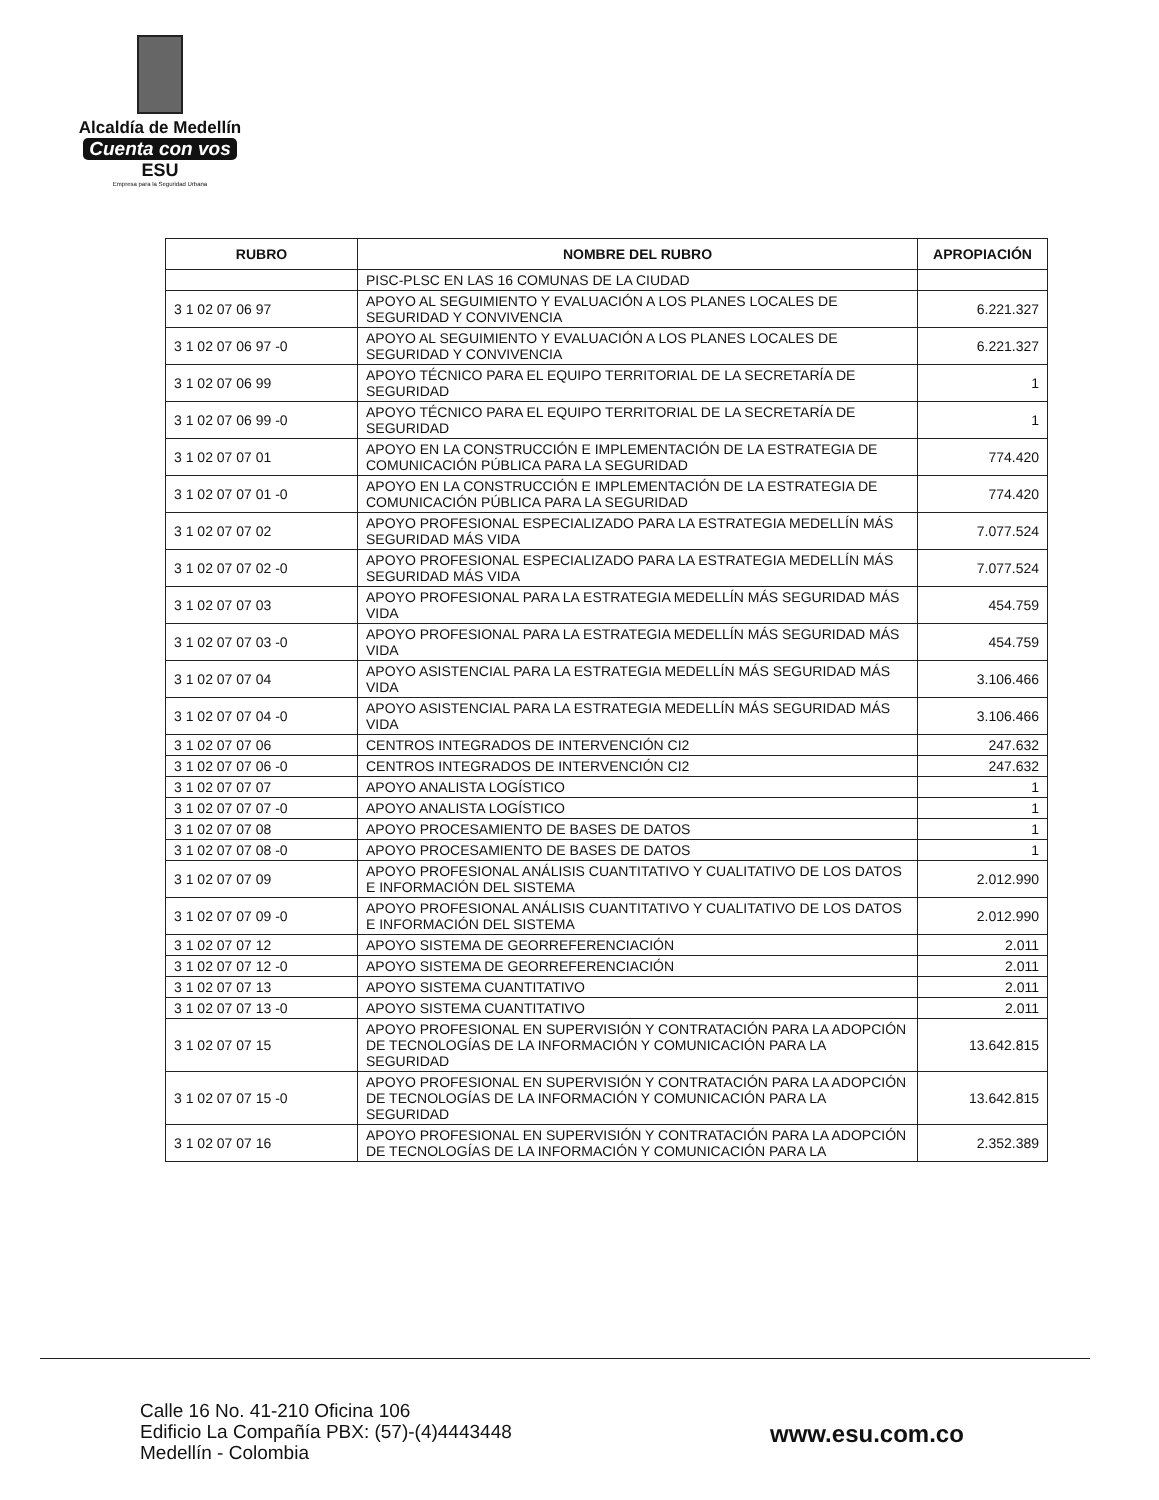Alcaldía de Medellín
Cuenta con vos
ESU
Empresa para la Seguridad Urbana
| RUBRO | NOMBRE DEL RUBRO | APROPIACIÓN |
| --- | --- | --- |
| | PISC-PLSC EN LAS 16 COMUNAS DE LA CIUDAD | |
| 3 1 02 07 06 97 | APOYO AL SEGUIMIENTO Y EVALUACIÓN A LOS PLANES LOCALES DE SEGURIDAD Y CONVIVENCIA | 6.221.327 |
| 3 1 02 07 06 97 -0 | APOYO AL SEGUIMIENTO Y EVALUACIÓN A LOS PLANES LOCALES DE SEGURIDAD Y CONVIVENCIA | 6.221.327 |
| 3 1 02 07 06 99 | APOYO TÉCNICO PARA EL EQUIPO TERRITORIAL DE LA SECRETARÍA DE SEGURIDAD | 1 |
| 3 1 02 07 06 99 -0 | APOYO TÉCNICO PARA EL EQUIPO TERRITORIAL DE LA SECRETARÍA DE SEGURIDAD | 1 |
| 3 1 02 07 07 01 | APOYO EN LA CONSTRUCCIÓN E IMPLEMENTACIÓN DE LA ESTRATEGIA DE COMUNICACIÓN PÚBLICA PARA LA SEGURIDAD | 774.420 |
| 3 1 02 07 07 01 -0 | APOYO EN LA CONSTRUCCIÓN E IMPLEMENTACIÓN DE LA ESTRATEGIA DE COMUNICACIÓN PÚBLICA PARA LA SEGURIDAD | 774.420 |
| 3 1 02 07 07 02 | APOYO PROFESIONAL ESPECIALIZADO PARA LA ESTRATEGIA MEDELLÍN MÁS SEGURIDAD MÁS VIDA | 7.077.524 |
| 3 1 02 07 07 02 -0 | APOYO PROFESIONAL ESPECIALIZADO PARA LA ESTRATEGIA MEDELLÍN MÁS SEGURIDAD MÁS VIDA | 7.077.524 |
| 3 1 02 07 07 03 | APOYO PROFESIONAL PARA LA ESTRATEGIA MEDELLÍN MÁS SEGURIDAD MÁS VIDA | 454.759 |
| 3 1 02 07 07 03 -0 | APOYO PROFESIONAL PARA LA ESTRATEGIA MEDELLÍN MÁS SEGURIDAD MÁS VIDA | 454.759 |
| 3 1 02 07 07 04 | APOYO ASISTENCIAL PARA LA ESTRATEGIA MEDELLÍN MÁS SEGURIDAD MÁS VIDA | 3.106.466 |
| 3 1 02 07 07 04 -0 | APOYO ASISTENCIAL PARA LA ESTRATEGIA MEDELLÍN MÁS SEGURIDAD MÁS VIDA | 3.106.466 |
| 3 1 02 07 07 06 | CENTROS INTEGRADOS DE INTERVENCIÓN CI2 | 247.632 |
| 3 1 02 07 07 06 -0 | CENTROS INTEGRADOS DE INTERVENCIÓN CI2 | 247.632 |
| 3 1 02 07 07 07 | APOYO ANALISTA LOGÍSTICO | 1 |
| 3 1 02 07 07 07 -0 | APOYO ANALISTA LOGÍSTICO | 1 |
| 3 1 02 07 07 08 | APOYO PROCESAMIENTO DE BASES DE DATOS | 1 |
| 3 1 02 07 07 08 -0 | APOYO PROCESAMIENTO DE BASES DE DATOS | 1 |
| 3 1 02 07 07 09 | APOYO PROFESIONAL ANÁLISIS CUANTITATIVO Y CUALITATIVO DE LOS DATOS E INFORMACIÓN DEL SISTEMA | 2.012.990 |
| 3 1 02 07 07 09 -0 | APOYO PROFESIONAL ANÁLISIS CUANTITATIVO Y CUALITATIVO DE LOS DATOS E INFORMACIÓN DEL SISTEMA | 2.012.990 |
| 3 1 02 07 07 12 | APOYO SISTEMA DE GEORREFERENCIACIÓN | 2.011 |
| 3 1 02 07 07 12 -0 | APOYO SISTEMA DE GEORREFERENCIACIÓN | 2.011 |
| 3 1 02 07 07 13 | APOYO SISTEMA CUANTITATIVO | 2.011 |
| 3 1 02 07 07 13 -0 | APOYO SISTEMA CUANTITATIVO | 2.011 |
| 3 1 02 07 07 15 | APOYO PROFESIONAL EN SUPERVISIÓN Y CONTRATACIÓN PARA LA ADOPCIÓN DE TECNOLOGÍAS DE LA INFORMACIÓN Y COMUNICACIÓN PARA LA SEGURIDAD | 13.642.815 |
| 3 1 02 07 07 15 -0 | APOYO PROFESIONAL EN SUPERVISIÓN Y CONTRATACIÓN PARA LA ADOPCIÓN DE TECNOLOGÍAS DE LA INFORMACIÓN Y COMUNICACIÓN PARA LA SEGURIDAD | 13.642.815 |
| 3 1 02 07 07 16 | APOYO PROFESIONAL EN SUPERVISIÓN Y CONTRATACIÓN PARA LA ADOPCIÓN DE TECNOLOGÍAS DE LA INFORMACIÓN Y COMUNICACIÓN PARA LA | 2.352.389 |
Calle 16 No. 41-210 Oficina 106
Edificio La Compañía PBX: (57)-(4)4443448
Medellín - Colombia
www.esu.com.co